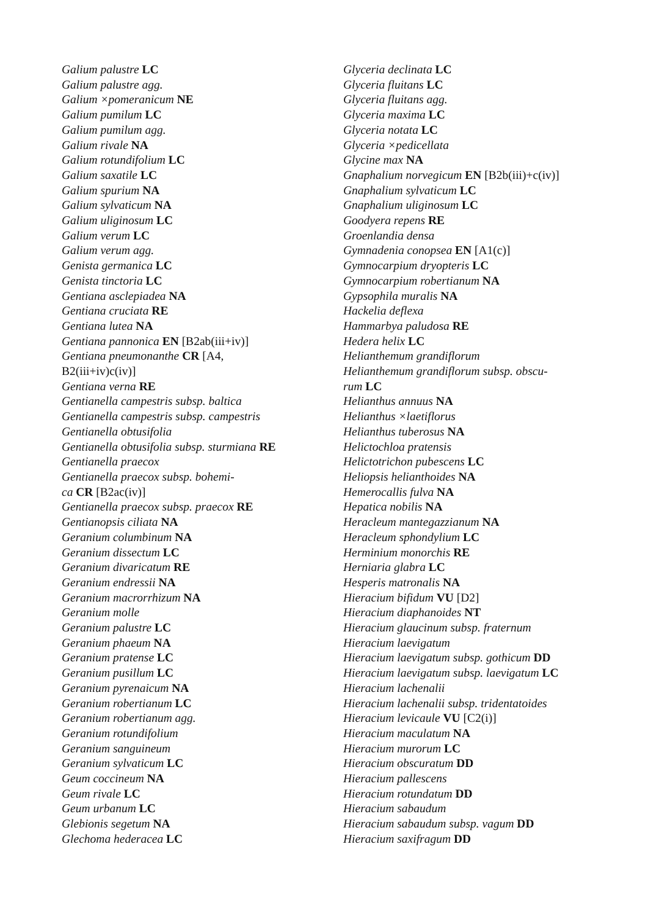Galium palustre LC
Galium palustre agg.
Galium ×pomeranicum NE
Galium pumilum LC
Galium pumilum agg.
Galium rivale NA
Galium rotundifolium LC
Galium saxatile LC
Galium spurium NA
Galium sylvaticum NA
Galium uliginosum LC
Galium verum LC
Galium verum agg.
Genista germanica LC
Genista tinctoria LC
Gentiana asclepiadea NA
Gentiana cruciata RE
Gentiana lutea NA
Gentiana pannonica EN [B2ab(iii+iv)]
Gentiana pneumonanthe CR [A4,
B2(iii+iv)c(iv)]
Gentiana verna RE
Gentianella campestris subsp. baltica
Gentianella campestris subsp. campestris
Gentianella obtusifolia
Gentianella obtusifolia subsp. sturmiana RE
Gentianella praecox
Gentianella praecox subsp. bohemi-
ca CR [B2ac(iv)]
Gentianella praecox subsp. praecox RE
Gentianopsis ciliata NA
Geranium columbinum NA
Geranium dissectum LC
Geranium divaricatum RE
Geranium endressii NA
Geranium macrorrhizum NA
Geranium molle
Geranium palustre LC
Geranium phaeum NA
Geranium pratense LC
Geranium pusillum LC
Geranium pyrenaicum NA
Geranium robertianum LC
Geranium robertianum agg.
Geranium rotundifolium
Geranium sanguineum
Geranium sylvaticum LC
Geum coccineum NA
Geum rivale LC
Geum urbanum LC
Glebionis segetum NA
Glechoma hederacea LC
Glyceria declinata LC
Glyceria fluitans LC
Glyceria fluitans agg.
Glyceria maxima LC
Glyceria notata LC
Glyceria ×pedicellata
Glycine max NA
Gnaphalium norvegicum EN [B2b(iii)+c(iv)]
Gnaphalium sylvaticum LC
Gnaphalium uliginosum LC
Goodyera repens RE
Groenlandia densa
Gymnadenia conopsea EN [A1(c)]
Gymnocarpium dryopteris LC
Gymnocarpium robertianum NA
Gypsophila muralis NA
Hackelia deflexa
Hammarbya paludosa RE
Hedera helix LC
Helianthemum grandiflorum
Helianthemum grandiflorum subsp. obscu-
rum LC
Helianthus annuus NA
Helianthus ×laetiflorus
Helianthus tuberosus NA
Helictochloa pratensis
Helictotrichon pubescens LC
Heliopsis helianthoides NA
Hemerocallis fulva NA
Hepatica nobilis NA
Heracleum mantegazzianum NA
Heracleum sphondylium LC
Herminium monorchis RE
Herniaria glabra LC
Hesperis matronalis NA
Hieracium bifidum VU [D2]
Hieracium diaphanoides NT
Hieracium glaucinum subsp. fraternum
Hieracium laevigatum
Hieracium laevigatum subsp. gothicum DD
Hieracium laevigatum subsp. laevigatum LC
Hieracium lachenalii
Hieracium lachenalii subsp. tridentatoides
Hieracium levicaule VU [C2(i)]
Hieracium maculatum NA
Hieracium murorum LC
Hieracium obscuratum DD
Hieracium pallescens
Hieracium rotundatum DD
Hieracium sabaudum
Hieracium sabaudum subsp. vagum DD
Hieracium saxifragum DD